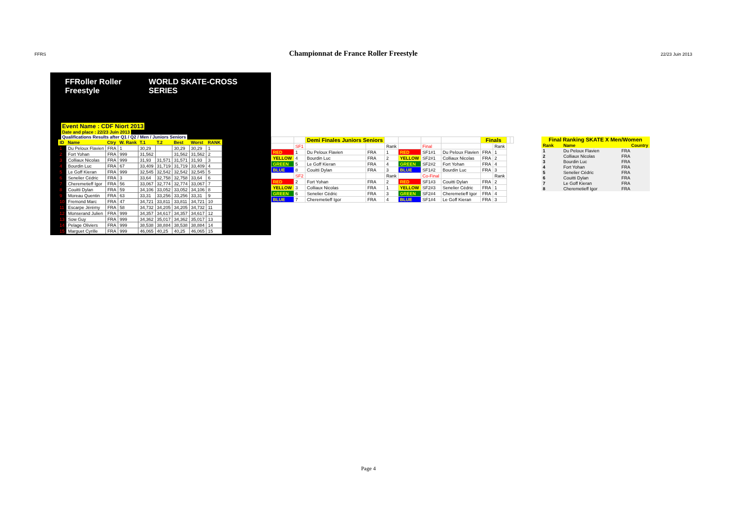FFRS
Championnat de France Roller Freestyle
22/23 Juin 2013
FFRoller Roller Freestyle WORLD SKATE-CROSS SERIES
Event Name : CDF Niort 2013
Date and place : 22/23 Juin 2013
Qualifications Results after Q1 / Q2 / Men / Juniors Seniors
| ID | Name | Ctry | W. Rank | T.1 | T.2 | Best | Worst | RANK |
| --- | --- | --- | --- | --- | --- | --- | --- | --- |
| 1 | Du Peloux Flavien | FRA | 1 | 30,29 | | 30,29 | 30,29 | 1 |
| 2 | Fort Yohan | FRA | 999 | 31,562 | | 31,562 | 31,562 | 2 |
| 3 | Colliaux Nicolas | FRA | 999 | 31,93 | 31,571 | 31,571 | 31,93 | 3 |
| 4 | Bourdin Luc | FRA | 67 | 33,409 | 31,719 | 31,719 | 33,409 | 4 |
| 5 | Le Goff Kieran | FRA | 999 | 32,545 | 32,542 | 32,542 | 32,545 | 5 |
| 6 | Senelier Cédric | FRA | 3 | 33,64 | 32,758 | 32,758 | 33,64 | 6 |
| 7 | Cheremetieff Igor | FRA | 56 | 33,067 | 32,774 | 32,774 | 33,067 | 7 |
| 8 | Couitti Dylan | FRA | 59 | 34,106 | 33,052 | 33,052 | 34,106 | 8 |
| 9 | Moreau Quentin | FRA | 63 | 33,31 | 33,256 | 33,256 | 33,31 | 9 |
| 10 | Fremond Marc | FRA | 47 | 34,721 | 33,811 | 33,811 | 34,721 | 10 |
| 11 | Escarpe Jérémy | FRA | 58 | 34,732 | 34,205 | 34,205 | 34,732 | 11 |
| 12 | Monserand Julien | FRA | 999 | 34,357 | 34,617 | 34,357 | 34,617 | 12 |
| 13 | Sow Guy | FRA | 999 | 34,362 | 35,017 | 34,362 | 35,017 | 13 |
| 14 | Pelage Oliviers | FRA | 999 | 38,538 | 38,884 | 38,538 | 38,884 | 14 |
| 15 | Marguet Cyrille | FRA | 999 | 46,065 | 40,25 | 40,25 | 46,065 | 15 |
| | | Demi Finales Juniors Seniors | | | | | | Finals | | | |
| | SF1 | | | Rank | | Final | | | Rank | | |
| RED | 1 | Du Peloux Flavien | FRA | 1 | RED | SF1#1 | Du Peloux Flavien | FRA | 1 | | |
| YELLOW | 4 | Bourdin Luc | FRA | 2 | YELLOW | SF2#1 | Colliaux Nicolas | FRA | 2 | | |
| GREEN | 5 | Le Goff Kieran | FRA | 4 | GREEN | SF2#2 | Fort Yohan | FRA | 4 | | |
| BLUE | 8 | Couitti Dylan | FRA | 3 | BLUE | SF1#2 | Bourdin Luc | FRA | 3 | | |
| | SF2 | | | Rank | | Co-Final | | | Rank | | |
| RED | 2 | Fort Yohan | FRA | 2 | RED | SF1#3 | Couitti Dylan | FRA | 2 | | |
| YELLOW | 3 | Colliaux Nicolas | FRA | 1 | YELLOW | SF2#3 | Senelier Cédric | FRA | 1 | | |
| GREEN | 6 | Senelier Cédric | FRA | 3 | GREEN | SF2#4 | Cheremetieff Igor | FRA | 4 | | |
| BLUE | 7 | Cheremetieff Igor | FRA | 4 | BLUE | SF1#4 | Le Goff Kieran | FRA | 3 | | |
| Final Ranking SKATE X Men/Women | | |
| --- | --- | --- |
| Rank | Name | Country |
| 1 | Du Peloux Flavien | FRA |
| 2 | Colliaux Nicolas | FRA |
| 3 | Bourdin Luc | FRA |
| 4 | Fort Yohan | FRA |
| 5 | Senelier Cédric | FRA |
| 6 | Couitti Dylan | FRA |
| 7 | Le Goff Kieran | FRA |
| 8 | Cheremetieff Igor | FRA |
Page 4